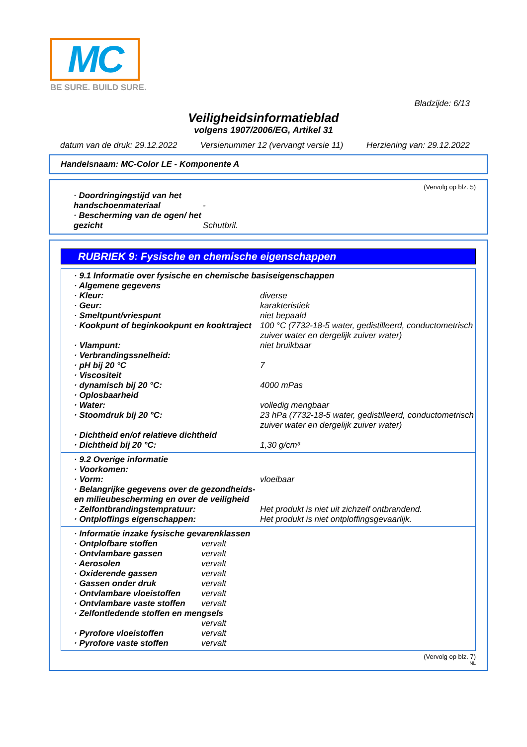MC
BE SURE. BUILD SURE.
Bladzijde: 6/13
Veiligheidsinformatieblad
volgens 1907/2006/EG, Artikel 31
datum van de druk: 29.12.2022 Versienummer 12 (vervangt versie 11) Herziening van: 29.12.2022
Handelsnaam: MC-Color LE - Komponente A
(Vervolg op blz. 5)
| · Doordringingstijd van het handschoenmateriaal | - |
| · Bescherming van de ogen/ het gezicht | Schutbril. |
RUBRIEK 9: Fysische en chemische eigenschappen
| · 9.1 Informatie over fysische en chemische basiseigenschappen | |
| · Algemene gegevens | |
| · Kleur: | diverse |
| · Geur: | karakteristiek |
| · Smeltpunt/vriespunt | niet bepaald |
| · Kookpunt of beginkookpunt en kooktraject | 100 °C (7732-18-5 water, gedistilleerd, conductometrisch zuiver water en dergelijk zuiver water) |
| · Vlampunt: | niet bruikbaar |
| · Verbrandingssnelheid: | |
| · pH bij 20 °C | 7 |
| · Viscositeit | |
| · dynamisch bij 20 °C: | 4000 mPas |
| · Oplosbaarheid | |
| · Water: | volledig mengbaar |
| · Stoomdruk bij 20 °C: | 23 hPa (7732-18-5 water, gedistilleerd, conductometrisch zuiver water en dergelijk zuiver water) |
| · Dichtheid en/of relatieve dichtheid | |
| · Dichtheid bij 20 °C: | 1,30 g/cm³ |
| · 9.2 Overige informatie | |
| · Voorkomen: | |
| · Vorm: | vloeibaar |
| · Belangrijke gegevens over de gezondheids- en milieubescherming en over de veiligheid | |
| · Zelfontbrandingstempratuur: | Het produkt is niet uit zichzelf ontbrandend. |
| · Ontploffings eigenschappen: | Het produkt is niet ontploffingsgevaarlijk. |
| · Informatie inzake fysische gevarenklassen | |
| · Ontplofbare stoffen | vervalt |
| · Ontvlambare gassen | vervalt |
| · Aerosolen | vervalt |
| · Oxiderende gassen | vervalt |
| · Gassen onder druk | vervalt |
| · Ontvlambare vloeistoffen | vervalt |
| · Ontvlambare vaste stoffen | vervalt |
| · Zelfontledende stoffen en mengsels | |
| | vervalt |
| · Pyrofore vloeistoffen | vervalt |
| · Pyrofore vaste stoffen | vervalt |
(Vervolg op blz. 7)
NL